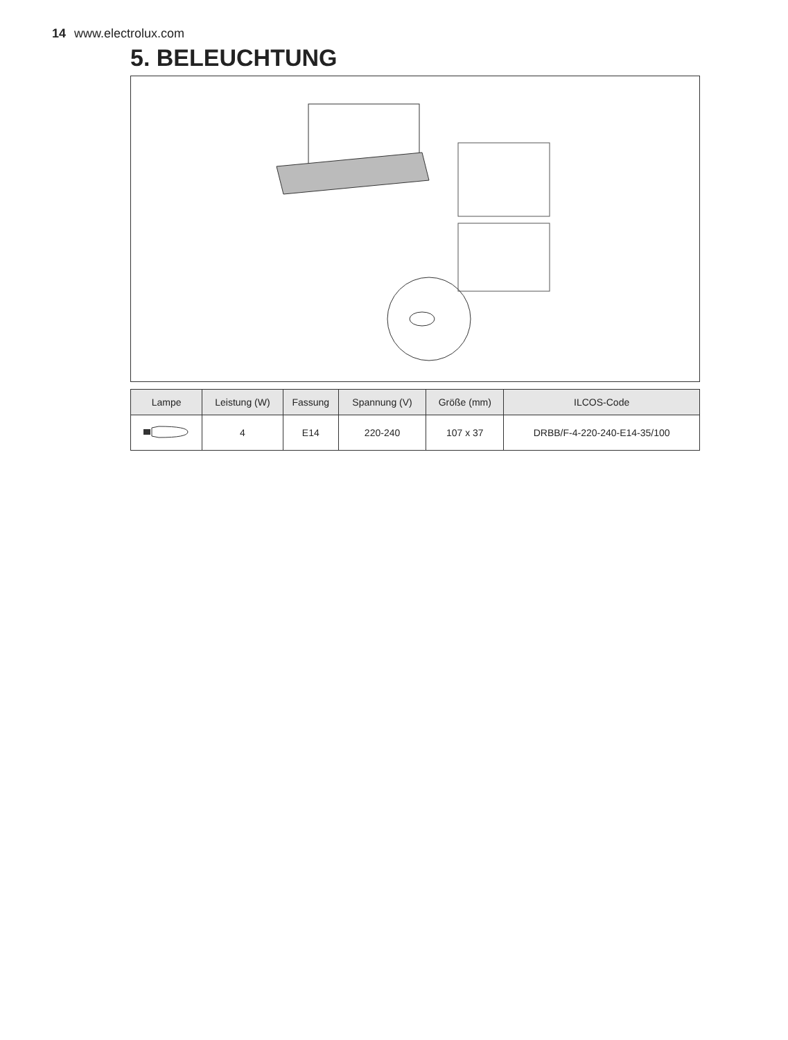14 www.electrolux.com
5. BELEUCHTUNG
| Lampe | Leistung (W) | Fassung | Spannung (V) | Größe (mm) | ILCOS-Code |
| --- | --- | --- | --- | --- | --- |
| | 4 | E14 | 220-240 | 107 x 37 | DRBB/F-4-220-240-E14-35/100 |